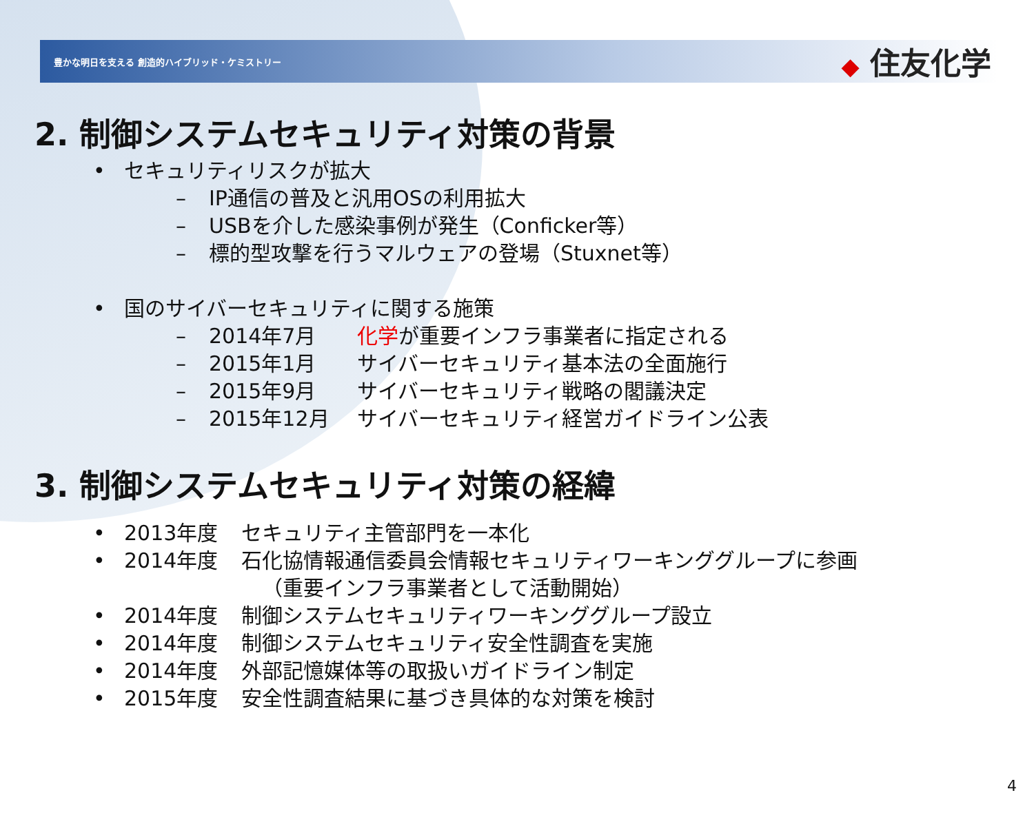豊かな明日を支える 創造的ハイブリッド・ケミストリー
◆ 住友化学
2. 制御システムセキュリティ対策の背景
• セキュリティリスクが拡大
– IP通信の普及と汎用OSの利用拡大
– USBを介した感染事例が発生（Conficker等）
– 標的型攻撃を行うマルウェアの登場（Stuxnet等）
• 国のサイバーセキュリティに関する施策
– 2014年7月 化学が重要インフラ事業者に指定される
– 2015年1月 サイバーセキュリティ基本法の全面施行
– 2015年9月 サイバーセキュリティ戦略の閣議決定
– 2015年12月 サイバーセキュリティ経営ガイドライン公表
3. 制御システムセキュリティ対策の経緯
• 2013年度 セキュリティ主管部門を一本化
• 2014年度 石化協情報通信委員会情報セキュリティワーキンググループに参画
（重要インフラ事業者として活動開始）
• 2014年度 制御システムセキュリティワーキンググループ設立
• 2014年度 制御システムセキュリティ安全性調査を実施
• 2014年度 外部記憶媒体等の取扱いガイドライン制定
• 2015年度 安全性調査結果に基づき具体的な対策を検討
4